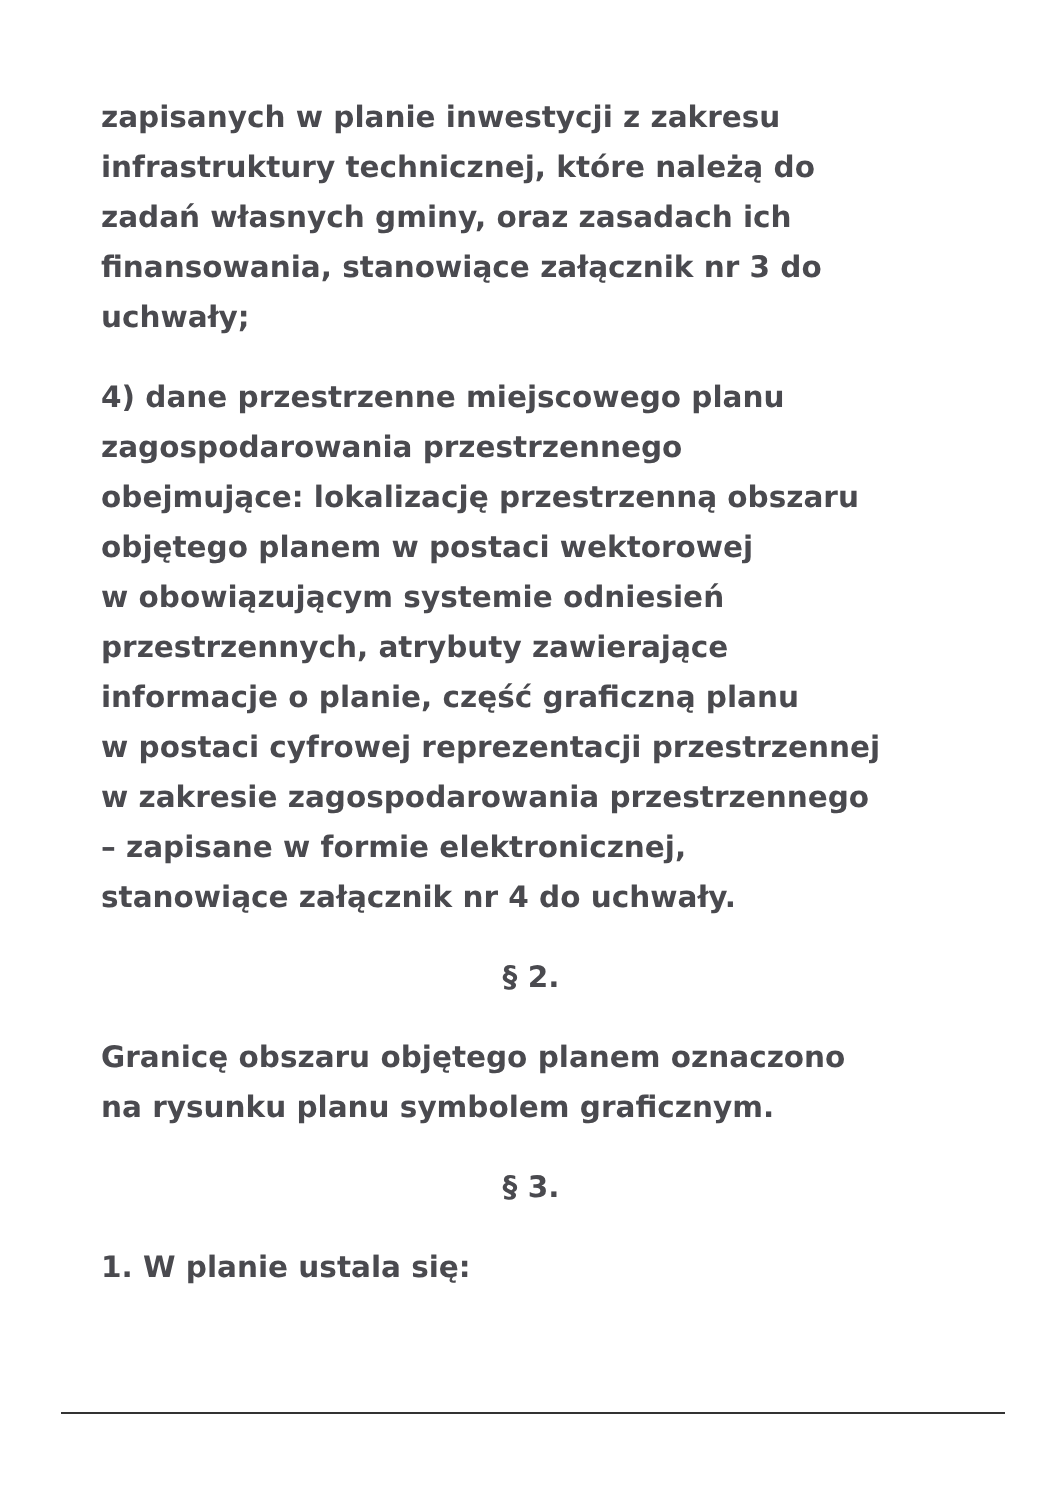zapisanych w planie inwestycji z zakresu
infrastruktury technicznej, które należą do
zadań własnych gminy, oraz zasadach ich
finansowania, stanowiące załącznik nr 3 do
uchwały;
4) dane przestrzenne miejscowego planu
zagospodarowania przestrzennego
obejmujące: lokalizację przestrzenną obszaru
objętego planem w postaci wektorowej
w obowiązującym systemie odniesień
przestrzennych, atrybuty zawierające
informacje o planie, część graficzną planu
w postaci cyfrowej reprezentacji przestrzennej
w zakresie zagospodarowania przestrzennego
– zapisane w formie elektronicznej,
stanowiące załącznik nr 4 do uchwały.
§ 2.
Granicę obszaru objętego planem oznaczono
na rysunku planu symbolem graficznym.
§ 3.
1. W planie ustala się: